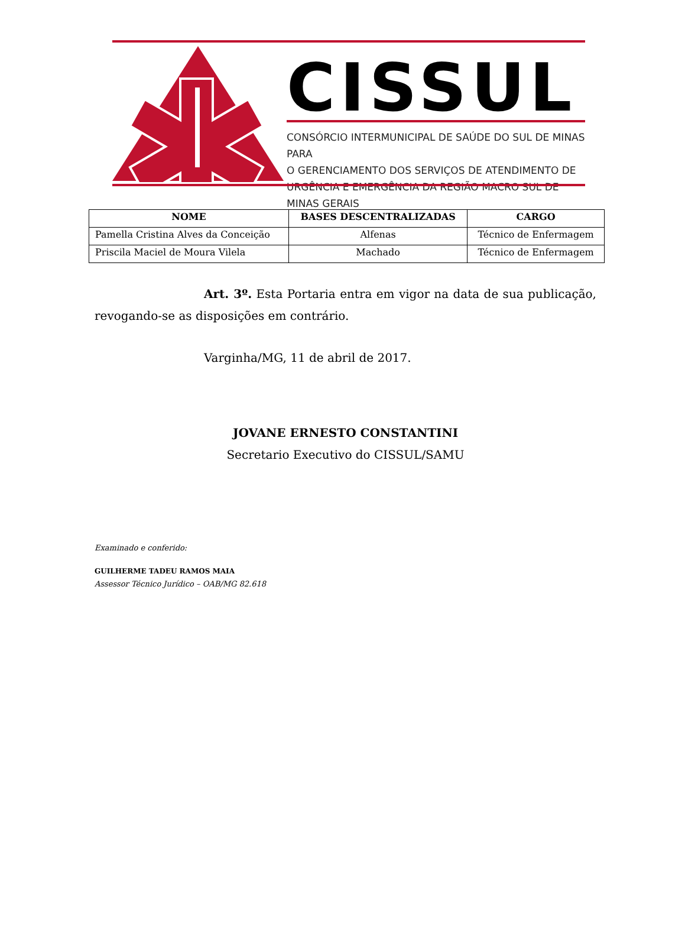CISSUL
CONSÓRCIO INTERMUNICIPAL DE SAÚDE DO SUL DE MINAS PARA
O GERENCIAMENTO DOS SERVIÇOS DE ATENDIMENTO DE
URGÊNCIA E EMERGÊNCIA DA REGIÃO MACRO SUL DE MINAS GERAIS
| NOME | BASES DESCENTRALIZADAS | CARGO |
| --- | --- | --- |
| Pamella Cristina Alves da Conceição | Alfenas | Técnico de Enfermagem |
| Priscila Maciel de Moura Vilela | Machado | Técnico de Enfermagem |
Art. 3º. Esta Portaria entra em vigor na data de sua publicação, revogando-se as disposições em contrário.
Varginha/MG, 11 de abril de 2017.
JOVANE ERNESTO CONSTANTINI
Secretario Executivo do CISSUL/SAMU
Examinado e conferido:
GUILHERME TADEU RAMOS MAIA
Assessor Técnico Jurídico – OAB/MG 82.618